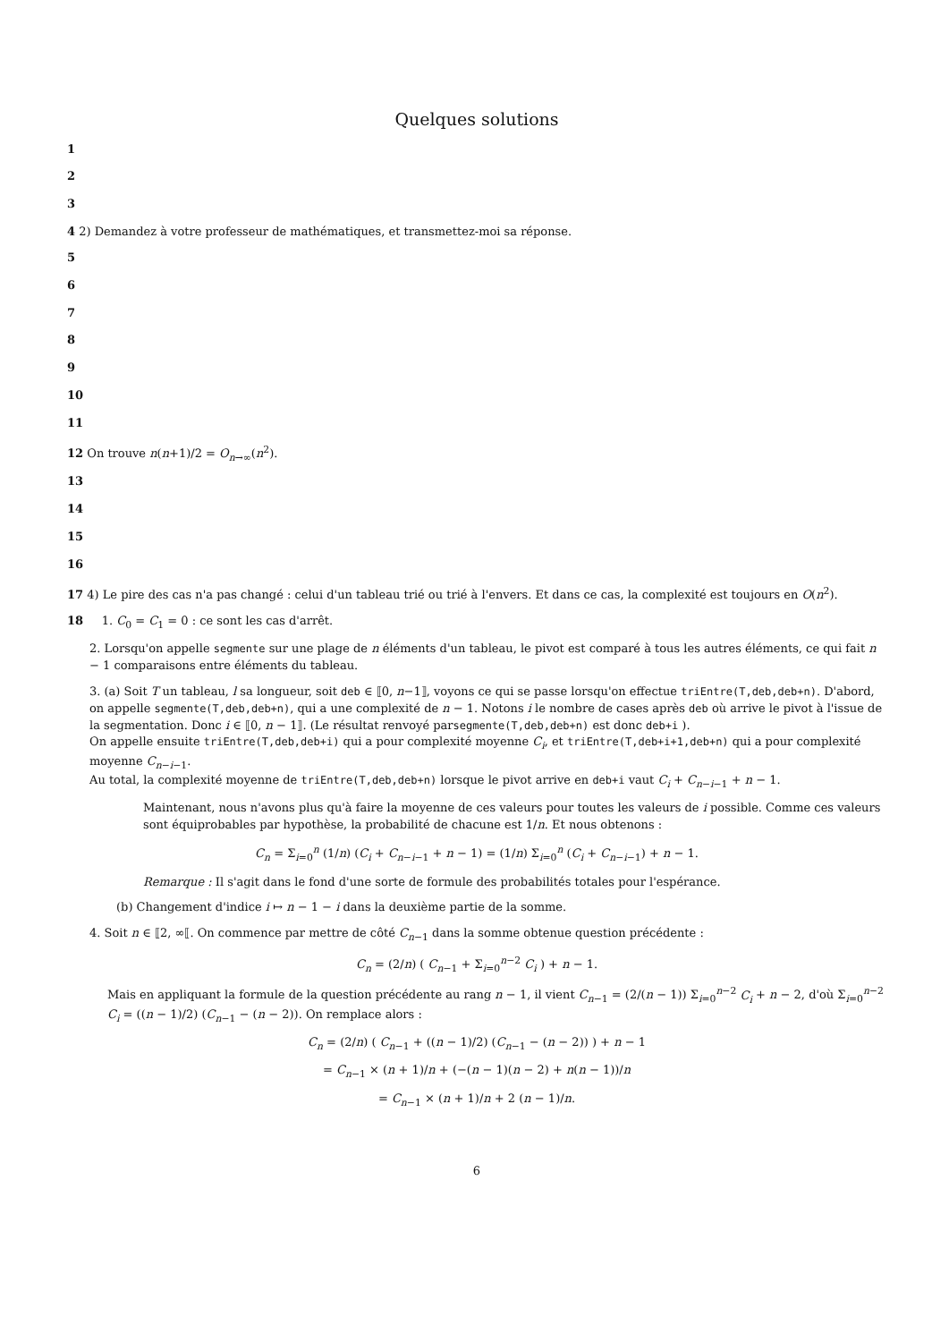Quelques solutions
1
2
3
4 2) Demandez à votre professeur de mathématiques, et transmettez-moi sa réponse.
5
6
7
8
9
10
11
12 On trouve n(n+1)/2 = O<sub>n→∞</sub>(n<sup>2</sup>).
13
14
15
16
17 4) Le pire des cas n'a pas changé : celui d'un tableau trié ou trié à l'envers. Et dans ce cas, la complexité est toujours en O(n<sup>2</sup>).
18 1. C<sub>0</sub> = C<sub>1</sub> = 0 : ce sont les cas d'arrêt.
2. Lorsqu'on appelle segmente sur une plage de n éléments d'un tableau, le pivot est comparé à tous les autres éléments, ce qui fait n − 1 comparaisons entre éléments du tableau.
3. (a) Soit T un tableau, l sa longueur, soit deb ∈ ⟦0, n−1⟧, voyons ce qui se passe lorsqu'on effectue triEntre(T,deb,deb+n). D'abord, on appelle segmente(T,deb,deb+n), qui a une complexité de n − 1. Notons i le nombre de cases après deb où arrive le pivot à l'issue de la segmentation. Donc i ∈ ⟦0, n − 1⟧. (Le résultat renvoyé parsegmente(T,deb,deb+n) est donc deb+i ).
On appelle ensuite triEntre(T,deb,deb+i) qui a pour complexité moyenne C<sub>i</sub>, et triEntre(T,deb+i+1,deb+n) qui a pour complexité moyenne C<sub>n−i−1</sub>.
Au total, la complexité moyenne de triEntre(T,deb,deb+n) lorsque le pivot arrive en deb+i vaut C<sub>i</sub> + C<sub>n−i−1</sub> + n − 1.
Maintenant, nous n'avons plus qu'à faire la moyenne de ces valeurs pour toutes les valeurs de i possible. Comme ces valeurs sont équiprobables par hypothèse, la probabilité de chacune est 1/n. Et nous obtenons :
C<sub>n</sub> = Σ<sub>i=0</sub><sup>n</sup> (1/n) (C<sub>i</sub> + C<sub>n−i−1</sub> + n − 1) = (1/n) Σ<sub>i=0</sub><sup>n</sup> (C<sub>i</sub> + C<sub>n−i−1</sub>) + n − 1.
Remarque : Il s'agit dans le fond d'une sorte de formule des probabilités totales pour l'espérance.
(b) Changement d'indice i ↦ n − 1 − i dans la deuxième partie de la somme.
4. Soit n ∈ ⟦2, ∞⟦. On commence par mettre de côté C<sub>n−1</sub> dans la somme obtenue question précédente :
C<sub>n</sub> = (2/n) ( C<sub>n−1</sub> + Σ<sub>i=0</sub><sup>n−2</sup> C<sub>i</sub> ) + n − 1.
Mais en appliquant la formule de la question précédente au rang n − 1, il vient C<sub>n−1</sub> = (2/(n − 1)) Σ<sub>i=0</sub><sup>n−2</sup> C<sub>i</sub> + n − 2, d'où Σ<sub>i=0</sub><sup>n−2</sup> C<sub>i</sub> = ((n − 1)/2) (C<sub>n−1</sub> − (n − 2)). On remplace alors :
C<sub>n</sub> = (2/n) ( C<sub>n−1</sub> + ((n − 1)/2) (C<sub>n−1</sub> − (n − 2)) ) + n − 1
= C<sub>n−1</sub> × (n + 1)/n + (−(n − 1)(n − 2) + n(n − 1))/n
= C<sub>n−1</sub> × (n + 1)/n + 2 (n − 1)/n.
6